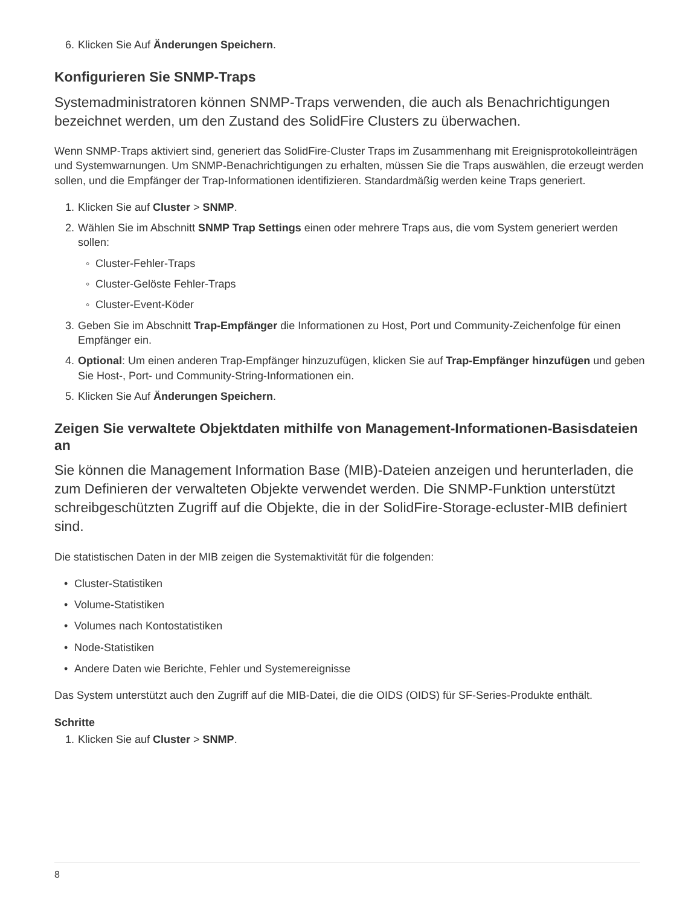6. Klicken Sie Auf Änderungen Speichern.
Konfigurieren Sie SNMP-Traps
Systemadministratoren können SNMP-Traps verwenden, die auch als Benachrichtigungen bezeichnet werden, um den Zustand des SolidFire Clusters zu überwachen.
Wenn SNMP-Traps aktiviert sind, generiert das SolidFire-Cluster Traps im Zusammenhang mit Ereignisprotokolleinträgen und Systemwarnungen. Um SNMP-Benachrichtigungen zu erhalten, müssen Sie die Traps auswählen, die erzeugt werden sollen, und die Empfänger der Trap-Informationen identifizieren. Standardmäßig werden keine Traps generiert.
1. Klicken Sie auf Cluster > SNMP.
2. Wählen Sie im Abschnitt SNMP Trap Settings einen oder mehrere Traps aus, die vom System generiert werden sollen:
◦ Cluster-Fehler-Traps
◦ Cluster-Gelöste Fehler-Traps
◦ Cluster-Event-Köder
3. Geben Sie im Abschnitt Trap-Empfänger die Informationen zu Host, Port und Community-Zeichenfolge für einen Empfänger ein.
4. Optional: Um einen anderen Trap-Empfänger hinzuzufügen, klicken Sie auf Trap-Empfänger hinzufügen und geben Sie Host-, Port- und Community-String-Informationen ein.
5. Klicken Sie Auf Änderungen Speichern.
Zeigen Sie verwaltete Objektdaten mithilfe von Management-Informationen-Basisdateien an
Sie können die Management Information Base (MIB)-Dateien anzeigen und herunterladen, die zum Definieren der verwalteten Objekte verwendet werden. Die SNMP-Funktion unterstützt schreibgeschützten Zugriff auf die Objekte, die in der SolidFire-Storage-ecluster-MIB definiert sind.
Die statistischen Daten in der MIB zeigen die Systemaktivität für die folgenden:
• Cluster-Statistiken
• Volume-Statistiken
• Volumes nach Kontostatistiken
• Node-Statistiken
• Andere Daten wie Berichte, Fehler und Systemereignisse
Das System unterstützt auch den Zugriff auf die MIB-Datei, die die OIDS (OIDS) für SF-Series-Produkte enthält.
Schritte
1. Klicken Sie auf Cluster > SNMP.
8